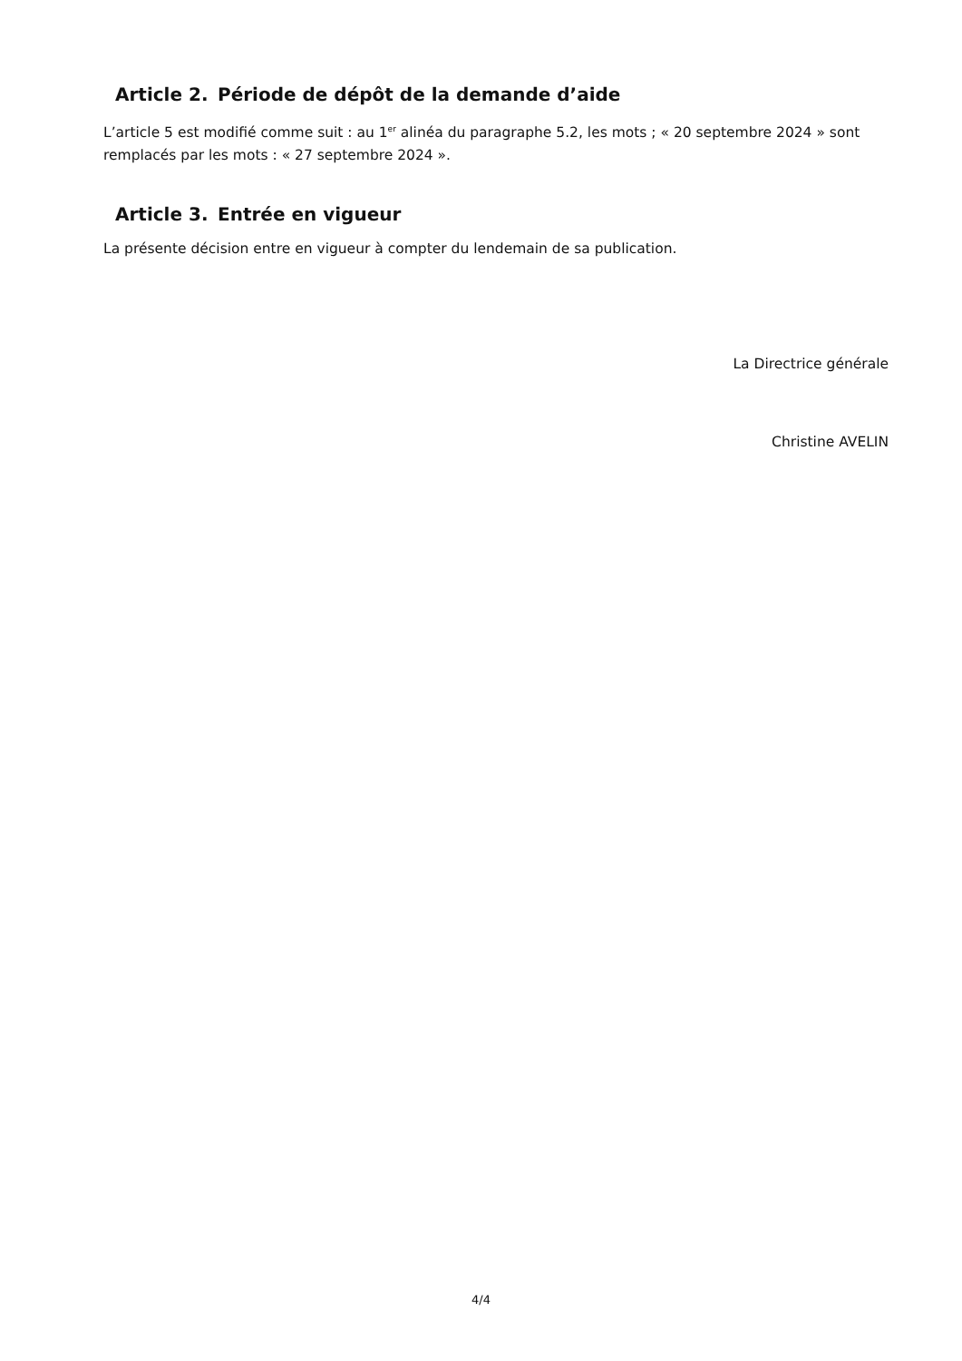Article 2. Période de dépôt de la demande d’aide
L’article 5 est modifié comme suit : au 1<sup>er</sup> alinéa du paragraphe 5.2, les mots ; « 20 septembre 2024 » sont remplacés par les mots : « 27 septembre 2024 ».
Article 3. Entrée en vigueur
La présente décision entre en vigueur à compter du lendemain de sa publication.
La Directrice générale
Christine AVELIN
4/4